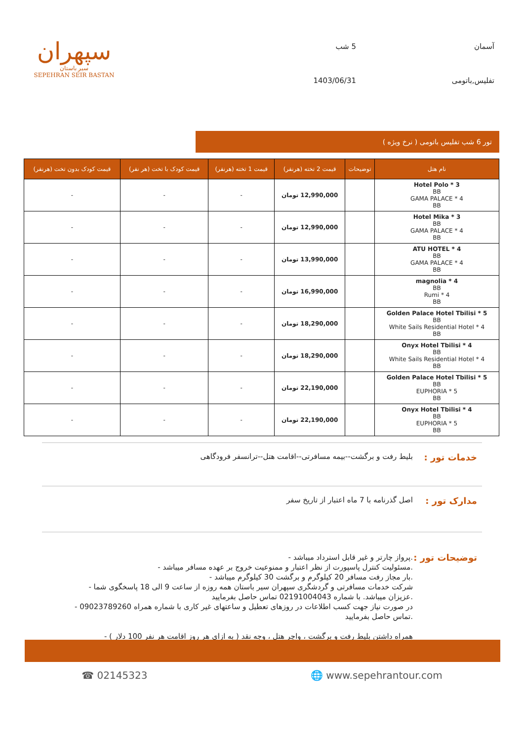آسمان
5 شب
تفلیس,باتومی
1403/06/31
سپهران
سیر باستان
SEPEHRAN SEIR BASTAN
تور 6 شب تفلیس باتومی ( نرخ ویژه )
| نام هتل | توضیحات | قیمت 2 تخته (هرنفر) | قیمت 1 تخته (هرنفر) | قیمت کودک با تخت (هر نفر) | قیمت کودک بدون تخت (هرنفر) |
| --- | --- | --- | --- | --- | --- |
| Hotel Polo * 3 BB GAMA PALACE * 4 BB | | 12,990,000 تومان | - | - | - |
| Hotel Mika * 3 BB GAMA PALACE * 4 BB | | 12,990,000 تومان | - | - | - |
| ATU HOTEL * 4 BB GAMA PALACE * 4 BB | | 13,990,000 تومان | - | - | - |
| magnolia * 4 BB Rumi * 4 BB | | 16,990,000 تومان | - | - | - |
| Golden Palace Hotel Tbilisi * 5 BB White Sails Residential Hotel * 4 BB | | 18,290,000 تومان | - | - | - |
| Onyx Hotel Tbilisi * 4 BB White Sails Residential Hotel * 4 BB | | 18,290,000 تومان | - | - | - |
| Golden Palace Hotel Tbilisi * 5 BB EUPHORIA * 5 BB | | 22,190,000 تومان | - | - | - |
| Onyx Hotel Tbilisi * 4 BB EUPHORIA * 5 BB | | 22,190,000 تومان | - | - | - |
خدمات تور :
بلیط رفت و برگشت--بیمه مسافرتی--اقامت هتل--ترانسفر فرودگاهی
مدارک تور :
اصل گذرنامه با 7 ماه اعتبار از تاریخ سفر
توضیحات تور :
.پرواز چارتر و غیر قابل استرداد میباشد -
.مسئولیت کنترل پاسپورت از نظر اعتبار و ممنوعیت خروج بر عهده مسافر میباشد -
.بار مجاز رفت مسافر 20 کیلوگرم و برگشت 30 کیلوگرم میباشد -
شرکت خدمات مسافرتی و گردشگری سپهران سیر باستان همه روزه از ساعت 9 الی 18 پاسخگوی شما -
.عزیزان میباشد. با شماره 02191004043 تماس حاصل بفرمایید
در صورت نیاز جهت کسب اطلاعات در روزهای تعطیل و ساعتهای غیر کاری با شماره همراه 09023789260 -
.تماس حاصل بفرمایید
همراه داشتن بلیط رفت و برگشت ، واچر هتل ، وجه نقد ( به ازای هر روز اقامت هر نفر 100 دلار ) -
☎ 02145323 🌐 www.sepehrantour.com